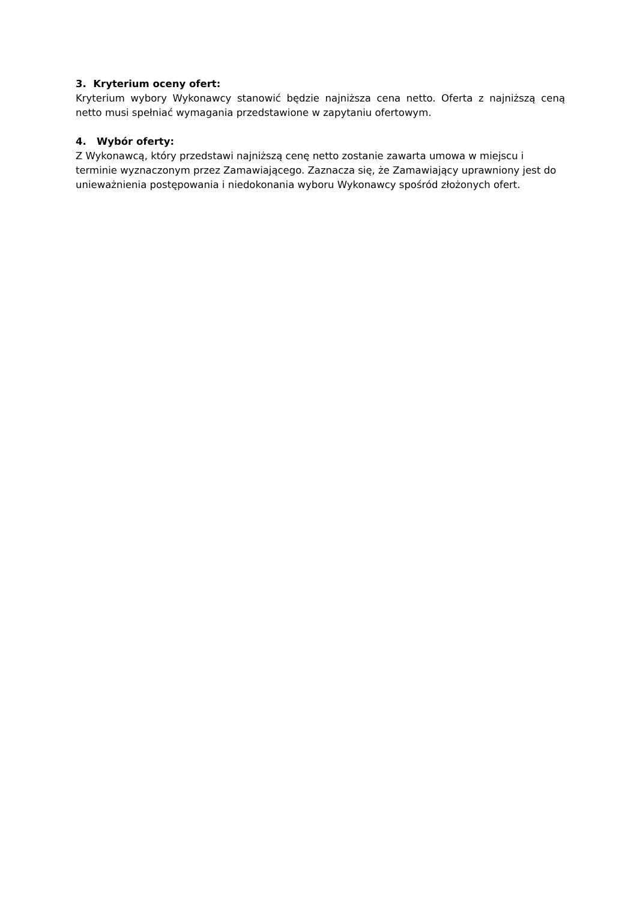3. Kryterium oceny ofert:
Kryterium wybory Wykonawcy stanowić będzie najniższa cena netto. Oferta z najniższą ceną netto musi spełniać wymagania przedstawione w zapytaniu ofertowym.
4. Wybór oferty:
Z Wykonawcą, który przedstawi najniższą cenę netto zostanie zawarta umowa w miejscu i terminie wyznaczonym przez Zamawiającego. Zaznacza się, że Zamawiający uprawniony jest do unieważnienia postępowania i niedokonania wyboru Wykonawcy spośród złożonych ofert.